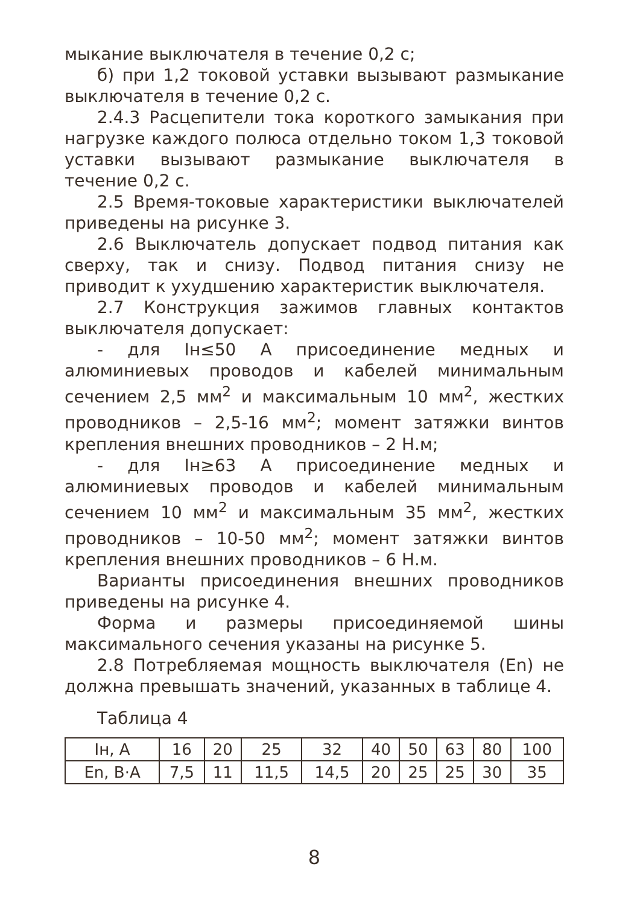мыкание выключателя в течение 0,2 с;
б) при 1,2 токовой уставки вызывают размыкание выключателя в течение 0,2 с.
2.4.3 Расцепители тока короткого замыкания при нагрузке каждого полюса отдельно током 1,3 токовой уставки вызывают размыкание выключателя в течение 0,2 с.
2.5 Время-токовые характеристики выключателей приведены на рисунке 3.
2.6 Выключатель допускает подвод питания как сверху, так и снизу. Подвод питания снизу не приводит к ухудшению характеристик выключателя.
2.7 Конструкция зажимов главных контактов выключателя допускает:
- для Iн≤50 А присоединение медных и алюминиевых проводов и кабелей минимальным сечением 2,5 мм<sup>2</sup> и максимальным 10 мм<sup>2</sup>, жестких проводников – 2,5-16 мм<sup>2</sup>; момент затяжки винтов крепления внешних проводников – 2 Н.м;
- для Iн≥63 А присоединение медных и алюминиевых проводов и кабелей минимальным сечением 10 мм<sup>2</sup> и максимальным 35 мм<sup>2</sup>, жестких проводников – 10-50 мм<sup>2</sup>; момент затяжки винтов крепления внешних проводников – 6 Н.м.
Варианты присоединения внешних проводников приведены на рисунке 4.
Форма и размеры присоединяемой шины максимального сечения указаны на рисунке 5.
2.8 Потребляемая мощность выключателя (Еn) не должна превышать значений, указанных в таблице 4.
Таблица 4
| Iн, А | 16 | 20 | 25 | 32 | 40 | 50 | 63 | 80 | 100 |
| Еn, В·А | 7,5 | 11 | 11,5 | 14,5 | 20 | 25 | 25 | 30 | 35 |
8